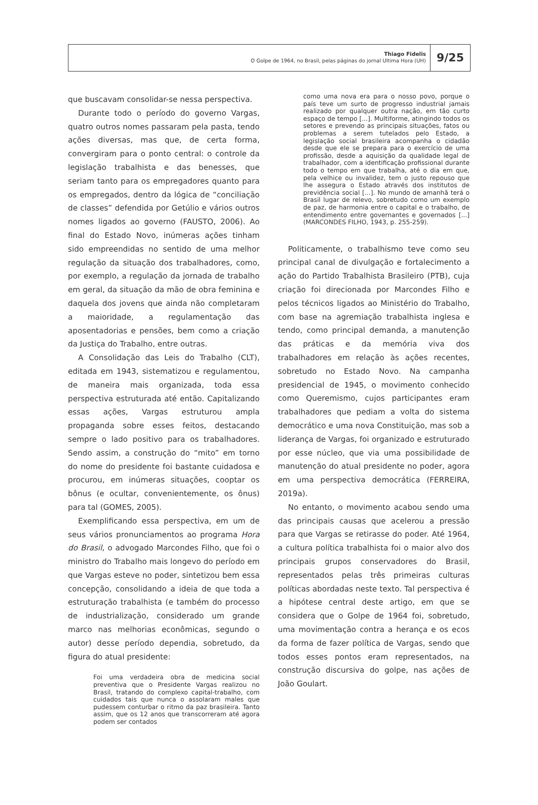Thiago Fidelis
O Golpe de 1964, no Brasil, pelas páginas do jornal Ultima Hora (UH)
9/25
que buscavam consolidar-se nessa perspectiva.
Durante todo o período do governo Vargas, quatro outros nomes passaram pela pasta, tendo ações diversas, mas que, de certa forma, convergiram para o ponto central: o controle da legislação trabalhista e das benesses, que seriam tanto para os empregadores quanto para os empregados, dentro da lógica de “conciliação de classes” defendida por Getúlio e vários outros nomes ligados ao governo (FAUSTO, 2006). Ao final do Estado Novo, inúmeras ações tinham sido empreendidas no sentido de uma melhor regulação da situação dos trabalhadores, como, por exemplo, a regulação da jornada de trabalho em geral, da situação da mão de obra feminina e daquela dos jovens que ainda não completaram a maioridade, a regulamentação das aposentadorias e pensões, bem como a criação da Justiça do Trabalho, entre outras.
A Consolidação das Leis do Trabalho (CLT), editada em 1943, sistematizou e regulamentou, de maneira mais organizada, toda essa perspectiva estruturada até então. Capitalizando essas ações, Vargas estruturou ampla propaganda sobre esses feitos, destacando sempre o lado positivo para os trabalhadores. Sendo assim, a construção do “mito” em torno do nome do presidente foi bastante cuidadosa e procurou, em inúmeras situações, cooptar os bônus (e ocultar, convenientemente, os ônus) para tal (GOMES, 2005).
Exemplificando essa perspectiva, em um de seus vários pronunciamentos ao programa Hora do Brasil, o advogado Marcondes Filho, que foi o ministro do Trabalho mais longevo do período em que Vargas esteve no poder, sintetizou bem essa concepção, consolidando a ideia de que toda a estruturação trabalhista (e também do processo de industrialização, considerado um grande marco nas melhorias econômicas, segundo o autor) desse período dependia, sobretudo, da figura do atual presidente:
Foi uma verdadeira obra de medicina social preventiva que o Presidente Vargas realizou no Brasil, tratando do complexo capital-trabalho, com cuidados tais que nunca o assolaram males que pudessem conturbar o ritmo da paz brasileira. Tanto assim, que os 12 anos que transcorreram até agora podem ser contados
como uma nova era para o nosso povo, porque o país teve um surto de progresso industrial jamais realizado por qualquer outra nação, em tão curto espaço de tempo [...]. Multiforme, atingindo todos os setores e prevendo as principais situações, fatos ou problemas a serem tutelados pelo Estado, a legislação social brasileira acompanha o cidadão desde que ele se prepara para o exercício de uma profissão, desde a aquisição da qualidade legal de trabalhador, com a identificação profissional durante todo o tempo em que trabalha, até o dia em que, pela velhice ou invalidez, tem o justo repouso que lhe assegura o Estado através dos institutos de previdência social [...]. No mundo de amanhã terá o Brasil lugar de relevo, sobretudo como um exemplo de paz, de harmonia entre o capital e o trabalho, de entendimento entre governantes e governados [...] (MARCONDES FILHO, 1943, p. 255-259).
Politicamente, o trabalhismo teve como seu principal canal de divulgação e fortalecimento a ação do Partido Trabalhista Brasileiro (PTB), cuja criação foi direcionada por Marcondes Filho e pelos técnicos ligados ao Ministério do Trabalho, com base na agremiação trabalhista inglesa e tendo, como principal demanda, a manutenção das práticas e da memória viva dos trabalhadores em relação às ações recentes, sobretudo no Estado Novo. Na campanha presidencial de 1945, o movimento conhecido como Queremismo, cujos participantes eram trabalhadores que pediam a volta do sistema democrático e uma nova Constituição, mas sob a liderança de Vargas, foi organizado e estruturado por esse núcleo, que via uma possibilidade de manutenção do atual presidente no poder, agora em uma perspectiva democrática (FERREIRA, 2019a).
No entanto, o movimento acabou sendo uma das principais causas que acelerou a pressão para que Vargas se retirasse do poder. Até 1964, a cultura política trabalhista foi o maior alvo dos principais grupos conservadores do Brasil, representados pelas três primeiras culturas políticas abordadas neste texto. Tal perspectiva é a hipótese central deste artigo, em que se considera que o Golpe de 1964 foi, sobretudo, uma movimentação contra a herança e os ecos da forma de fazer política de Vargas, sendo que todos esses pontos eram representados, na construção discursiva do golpe, nas ações de João Goulart.